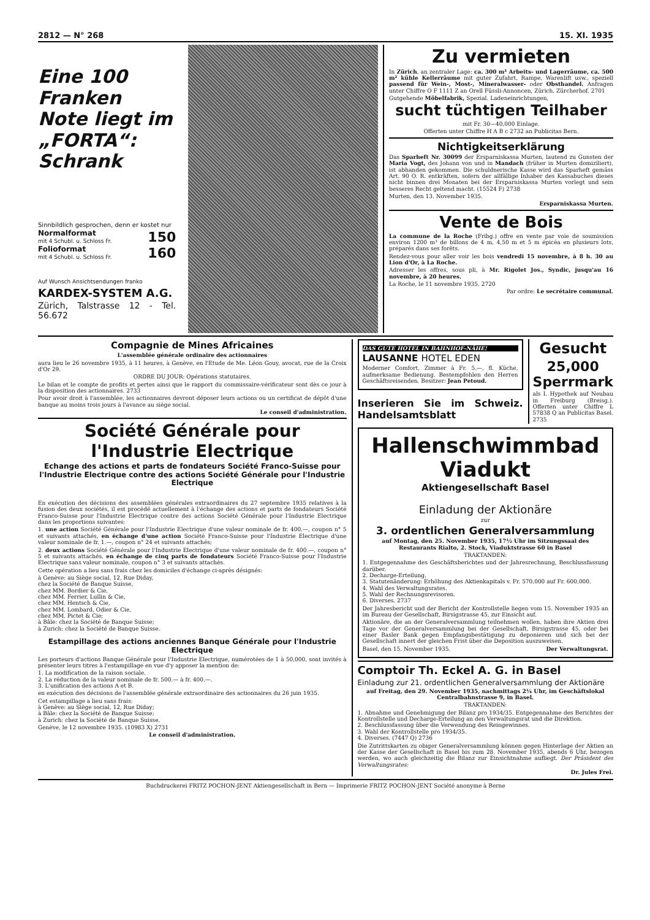2812 — N° 268 15. XI. 1935
Eine 100 Franken Note liegt im „FORTA“: Schrank
Sinnbildlich gesprochen, denn er kostet nur
Normalformat 150
mit 4 Schubl. u. Schloss Fr.
Folioformat 160
mit 4 Schubl. u. Schloss Fr.
Auf Wunsch Ansichtsendungen franko
KARDEX-SYSTEM A.G.
Zürich, Talstrasse 12 - Tel. 56.672
Zu vermieten
In Zürich, an zentraler Lage: ca. 300 m² Arbeits- und Lagerräume, ca. 500 m² kühle Kellerräume mit guter Zufahrt, Rampe, Warenlift usw., speziell passend für Wein-, Most-, Mineralwasser- oder Obsthandel. Anfragen unter Chiffre O F 1111 Z an Orell Füssli-Annoncen, Zürich, Zürcherhof. 2701
Gutgehende Möbelfabrik, Spezial. Ladeneinrichtungen,
sucht tüchtigen Teilhaber
mit Fr. 30—40,000 Einlage.
Offerten unter Chiffre H A B c 2732 an Publicitas Bern.
Nichtigkeitserklärung
Das Sparheft Nr. 30099 der Ersparniskassa Murten, lautend zu Gunsten der Maria Vogt, des Johann von und in Mandach (früher in Murten domiziliert), ist abhanden gekommen. Die schuldnerische Kasse wird das Sparheft gemäss Art. 90 O. R. entkräften, sofern der allfällige Inhaber des Kassabuches dieses nicht binnen drei Monaten bei der Ersparniskassa Murten vorlegt und sein besseres Recht geltend macht. (15524 F) 2738
Murten, den 13. November 1935.
Ersparniskassa Murten.
Vente de Bois
La commune de la Roche (Fribg.) offre en vente par voie de soumission environ 1200 m³ de billons de 4 m, 4,50 m et 5 m épicéa en plusieurs lots, préparés dans ses forêts.
Rendez-vous pour aller voir les bois vendredi 15 novembre, à 8 h. 30 au Lion d'Or, à La Roche.
Adresser les offres, sous pli, à Mr. Rigolet Jos., Syndic, jusqu'au 16 novembre, à 20 heures.
La Roche, le 11 novembre 1935. 2720
Par ordre: Le secrétaire communal.
Compagnie de Mines Africaines
L'assemblée générale ordinaire des actionnaires
aura lieu le 26 novembre 1935, à 11 heures, à Genève, en l'Etude de Me. Léon Gouy, avocat, rue de la Croix d'Or 29.
ORDRE DU JOUR: Opérations statutaires.
Le bilan et le compte de profits et pertes ainsi que le rapport du commissaire-vérificateur sont dès ce jour à la disposition des actionnaires. 2733
Pour avoir droit à l'assemblée, les actionnaires devront déposer leurs actions ou un certificat de dépôt d'une banque au moins trois jours à l'avance au siège social.
Le conseil d'administration.
Société Générale pour l'Industrie Electrique
Echange des actions et parts de fondateurs Société Franco-Suisse pour l'Industrie Electrique contre des actions Société Générale pour l'Industrie Electrique
En exécution des décisions des assemblées générales extraordinaires du 27 septembre 1935 relatives à la fusion des deux sociétés, il est procédé actuellement à l'échange des actions et parts de fondateurs Société Franco-Suisse pour l'Industrie Electrique contre des actions Société Générale pour l'Industrie Electrique dans les proportions suivantes:
1. une action Société Générale pour l'Industrie Electrique d'une valeur nominale de fr. 400.—, coupon n° 5 et suivants attachés, en échange d'une action Société Franco-Suisse pour l'Industrie Electrique d'une valeur nominale de fr. 1.—, coupon n° 24 et suivants attachés;
2. deux actions Société Générale pour l'Industrie Electrique d'une valeur nominale de fr. 400.—, coupon n° 5 et suivants attachés, en échange de cinq parts de fondateurs Société Franco-Suisse pour l'Industrie Electrique sans valeur nominale, coupon n° 3 et suivants attachés.
Cette opération a lieu sans frais chez les domiciles d'échange ci-après désignés:
à Genève: au Siège social, 12, Rue Diday,
chez la Société de Banque Suisse,
chez MM. Bordier & Cie,
chez MM. Ferrier, Lullin & Cie,
chez MM. Hentsch & Cie,
chez MM. Lombard, Odier & Cie,
chez MM. Pictet & Cie;
à Bâle: chez la Société de Banque Suisse;
à Zurich: chez la Société de Banque Suisse.
Estampillage des actions anciennes Banque Générale pour l'Industrie Electrique
Les porteurs d'actions Banque Générale pour l'Industrie Electrique, numérotées de 1 à 50,000, sont invités à présenter leurs titres à l'estampillage en vue d'y apposer la mention de:
1. La modification de la raison sociale.
2. La réduction de la valeur nominale de fr. 500.— à fr. 400.—.
3. L'unification des actions A et B.
en exécution des décisions de l'assemblée générale extraordinaire des actionnaires du 26 juin 1935.
Cet estampillage a lieu sans frais:
à Genève: au Siège social, 12, Rue Diday;
à Bâle: chez la Société de Banque Suisse;
à Zurich: chez la Société de Banque Suisse.
Genève, le 12 novembre 1935. (10983 X) 2731
Le conseil d'administration.
DAS GUTE HOTEL IN BAHNHOF-NÄHE!
LAUSANNE HOTEL EDEN
Moderner Comfort, Zimmer à Fr. 5.—, fl. Küche, aufmerksame Bedienung. Bestempfohlen den Herren Geschäftsreisenden. Besitzer: Jean Petoud.
Inserieren Sie im Schweiz. Handelsamtsblatt
Gesucht
25,000 Sperrmark
als I. Hypothek auf Neubau in Freiburg (Breisg.). Offerten unter Chiffre L 57838 Q an Publicitas Basel. 2735
Hallenschwimmbad Viadukt
Aktiengesellschaft Basel
Einladung der Aktionäre
zur
3. ordentlichen Generalversammlung
auf Montag, den 25. November 1935, 17½ Uhr im Sitzungssaal des Restaurants Rialto, 2. Stock, Viaduktstrasse 60 in Basel
TRAKTANDEN:
1. Entgegennahme des Geschäftsberichtes und der Jahresrechnung, Beschlussfassung darüber.
2. Decharge-Erteilung.
3. Statutenänderung: Erhöhung des Aktienkapitals v. Fr. 570,000 auf Fr. 600,000.
4. Wahl des Verwaltungsrates.
5. Wahl der Rechnungsrevisoren.
6. Diverses. 2737
Der Jahresbericht und der Bericht der Kontrollstelle liegen vom 15. November 1935 an im Bureau der Gesellschaft, Birsigstrasse 45, zur Einsicht auf.
Aktionäre, die an der Generalversammlung teilnehmen wollen, haben ihre Aktien drei Tage vor der Generalversammlung bei der Gesellschaft, Birsigstrasse 45, oder bei einer Basler Bank gegen Empfangsbestätigung zu deponieren und sich bei der Gesellschaft innert der gleichen Frist über die Deposition auszuweisen.
Basel, den 15. November 1935. Der Verwaltungsrat.
Comptoir Th. Eckel A. G. in Basel
Einladung zur 21. ordentlichen Generalversammlung der Aktionäre
auf Freitag, den 29. November 1935, nachmittags 2¼ Uhr, im Geschäftslokal Centralbahnstrasse 9, in Basel.
TRAKTANDEN:
1. Abnahme und Genehmigung der Bilanz pro 1934/35. Entgegennahme des Berichtes der Kontrollstelle und Decharge-Erteilung an den Verwaltungsrat und die Direktion.
2. Beschlussfassung über die Verwendung des Reingewinnes.
3. Wahl der Kontrollstelle pro 1934/35.
4. Diverses. (7447 Q) 2736
Die Zutrittskarten zu obiger Generalversammlung können gegen Hinterlage der Aktien an der Kasse der Gesellschaft in Basel bis zum 28. November 1935, abends 6 Uhr, bezogen werden, wo auch gleichzeitig die Bilanz zur Einsichtnahme aufliegt. Der Präsident des Verwaltungsrates:
Dr. Jules Frei.
Buchdruckerei FRITZ POCHON-JENT Aktiengesellschaft in Bern — Imprimerie FRITZ POCHON-JENT Société anonyme à Berne